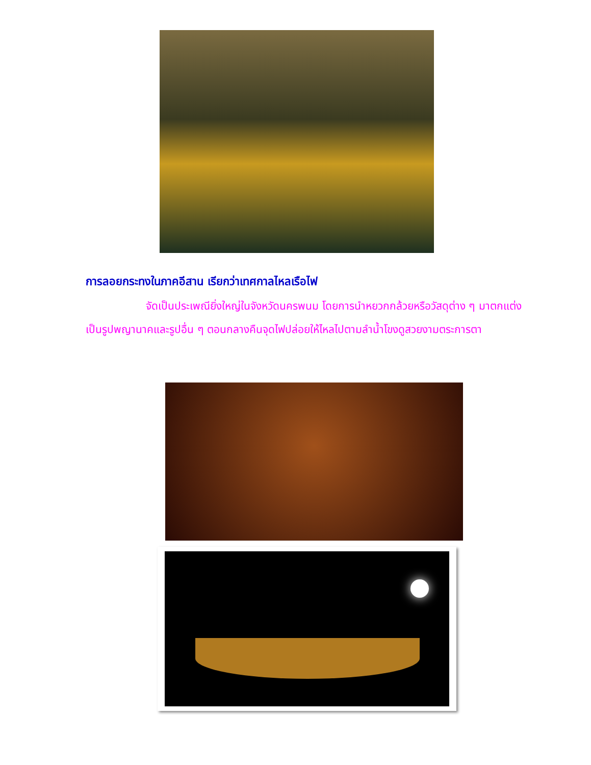การลอยกระทงในภาคอีสาน เรียกว่าเทศกาลไหลเรือไฟ
จัดเป็นประเพณียิ่งใหญ่ในจังหวัดนครพนม โดยการนำหยวกกล้วยหรือวัสดุต่าง ๆ มาตกแต่งเป็นรูปพญานาคและรูปอื่น ๆ ตอนกลางคืนจุดไฟปล่อยให้ไหลไปตามลำน้ำโขงดูสวยงามตระการตา